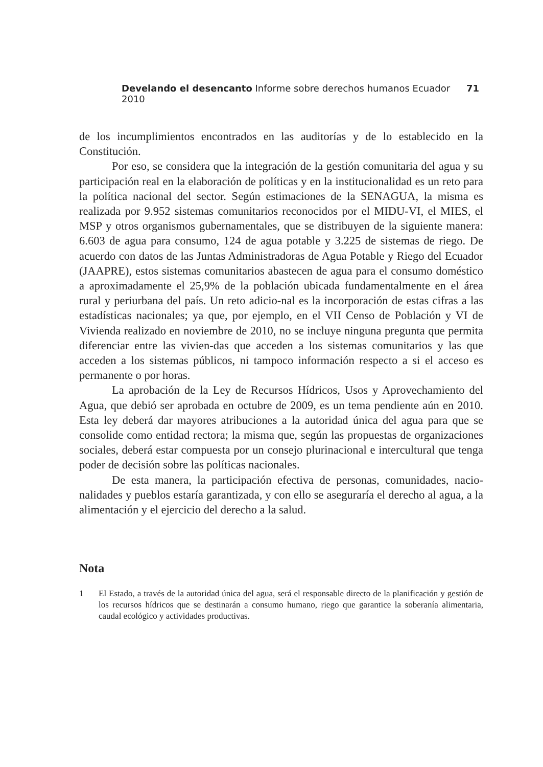Develando el desencanto Informe sobre derechos humanos Ecuador 2010
71
de los incumplimientos encontrados en las auditorías y de lo establecido en la Constitución.
Por eso, se considera que la integración de la gestión comunitaria del agua y su participación real en la elaboración de políticas y en la institucionalidad es un reto para la política nacional del sector. Según estimaciones de la SENAGUA, la misma es realizada por 9.952 sistemas comunitarios reconocidos por el MIDU-VI, el MIES, el MSP y otros organismos gubernamentales, que se distribuyen de la siguiente manera: 6.603 de agua para consumo, 124 de agua potable y 3.225 de sistemas de riego. De acuerdo con datos de las Juntas Administradoras de Agua Potable y Riego del Ecuador (JAAPRE), estos sistemas comunitarios abastecen de agua para el consumo doméstico a aproximadamente el 25,9% de la población ubicada fundamentalmente en el área rural y periurbana del país. Un reto adicio-nal es la incorporación de estas cifras a las estadísticas nacionales; ya que, por ejemplo, en el VII Censo de Población y VI de Vivienda realizado en noviembre de 2010, no se incluye ninguna pregunta que permita diferenciar entre las vivien-das que acceden a los sistemas comunitarios y las que acceden a los sistemas públicos, ni tampoco información respecto a si el acceso es permanente o por horas.
La aprobación de la Ley de Recursos Hídricos, Usos y Aprovechamiento del Agua, que debió ser aprobada en octubre de 2009, es un tema pendiente aún en 2010. Esta ley deberá dar mayores atribuciones a la autoridad única del agua para que se consolide como entidad rectora; la misma que, según las propuestas de organizaciones sociales, deberá estar compuesta por un consejo plurinacional e intercultural que tenga poder de decisión sobre las políticas nacionales.
De esta manera, la participación efectiva de personas, comunidades, nacio-nalidades y pueblos estaría garantizada, y con ello se aseguraría el derecho al agua, a la alimentación y el ejercicio del derecho a la salud.
Nota
1 El Estado, a través de la autoridad única del agua, será el responsable directo de la planificación y gestión de los recursos hídricos que se destinarán a consumo humano, riego que garantice la soberanía alimentaria, caudal ecológico y actividades productivas.